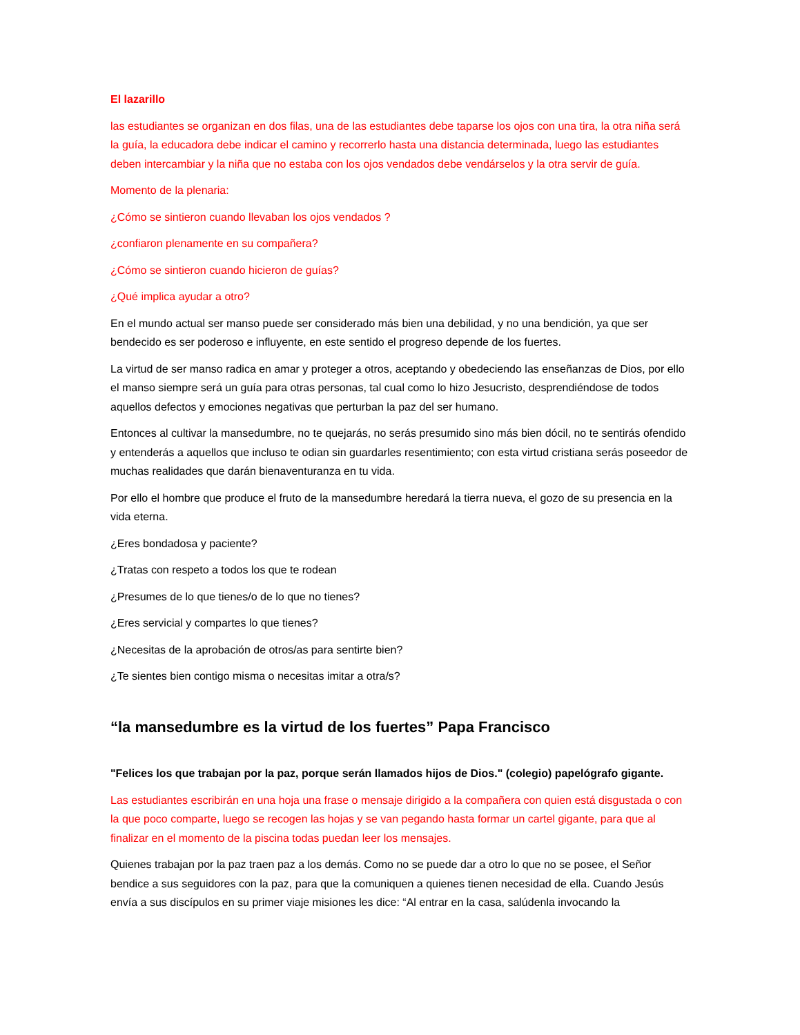El lazarillo
las estudiantes se organizan en dos filas, una de las estudiantes debe taparse los ojos con una tira, la otra niña será la guía, la educadora debe indicar el camino y recorrerlo hasta una distancia determinada, luego las estudiantes deben intercambiar y la niña que no estaba con los ojos vendados debe vendárselos y la otra servir de guía.
Momento de la plenaria:
¿Cómo se sintieron cuando llevaban los ojos vendados ?
¿confiaron plenamente en su compañera?
¿Cómo se sintieron cuando hicieron de guías?
¿Qué implica ayudar a otro?
En el mundo actual ser manso puede ser considerado más bien una debilidad, y no una bendición, ya que ser bendecido es ser poderoso e influyente, en este sentido el progreso depende de los fuertes.
La virtud de ser manso radica en amar y proteger a otros, aceptando y obedeciendo las enseñanzas de Dios, por ello el manso siempre será un guía para otras personas, tal cual como lo hizo Jesucristo, desprendiéndose de todos aquellos defectos y emociones negativas que perturban la paz del ser humano.
Entonces al cultivar la mansedumbre, no te quejarás, no serás presumido sino más bien dócil, no te sentirás ofendido y entenderás a aquellos que incluso te odian sin guardarles resentimiento; con esta virtud cristiana serás poseedor de muchas realidades que darán bienaventuranza en tu vida.
Por ello el hombre que produce el fruto de la mansedumbre heredará la tierra nueva, el gozo de su presencia en la vida eterna.
¿Eres bondadosa y paciente?
¿Tratas con respeto a todos los que te rodean
¿Presumes de lo que tienes/o de lo que no tienes?
¿Eres servicial y compartes lo que tienes?
¿Necesitas de la aprobación de otros/as para sentirte bien?
¿Te sientes bien contigo misma o necesitas imitar a otra/s?
“la mansedumbre es la virtud de los fuertes” Papa Francisco
"Felices los que trabajan por la paz, porque serán llamados hijos de Dios." (colegio) papelógrafo gigante.
Las estudiantes escribirán en una hoja una frase o mensaje dirigido a la compañera con quien está disgustada o con la que poco comparte, luego se recogen las hojas y se van pegando hasta formar un cartel gigante, para que al finalizar en el momento de la piscina todas puedan leer los mensajes.
Quienes trabajan por la paz traen paz a los demás. Como no se puede dar a otro lo que no se posee, el Señor bendice a sus seguidores con la paz, para que la comuniquen a quienes tienen necesidad de ella. Cuando Jesús envía a sus discípulos en su primer viaje misiones les dice: “Al entrar en la casa, salúdenla invocando la